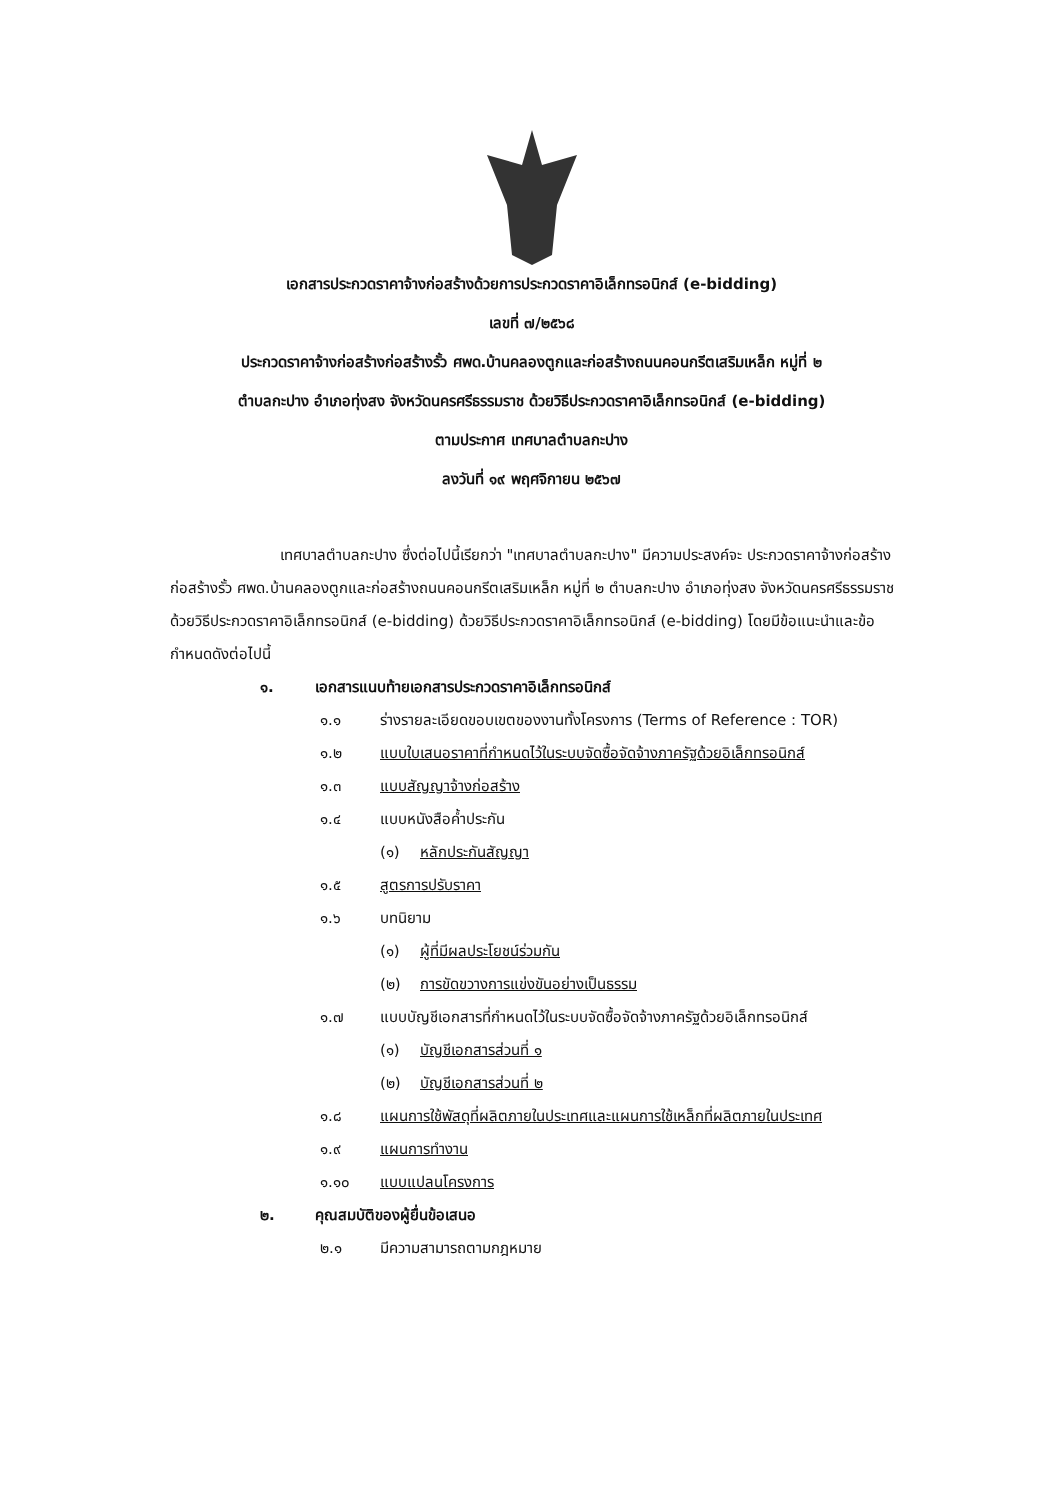เอกสารประกวดราคาจ้างก่อสร้างด้วยการประกวดราคาอิเล็กทรอนิกส์ (e-bidding)
เลขที่ ๗/๒๕๖๘
ประกวดราคาจ้างก่อสร้างก่อสร้างรั้ว ศพด.บ้านคลองตูกและก่อสร้างถนนคอนกรีตเสริมเหล็ก หมู่ที่ ๒
ตำบลกะปาง อำเภอทุ่งสง จังหวัดนครศรีธรรมราช ด้วยวิธีประกวดราคาอิเล็กทรอนิกส์ (e-bidding)
ตามประกาศ เทศบาลตำบลกะปาง
ลงวันที่ ๑๙ พฤศจิกายน ๒๕๖๗
เทศบาลตำบลกะปาง ซึ่งต่อไปนี้เรียกว่า "เทศบาลตำบลกะปาง" มีความประสงค์จะ ประกวดราคาจ้างก่อสร้างก่อสร้างรั้ว ศพด.บ้านคลองตูกและก่อสร้างถนนคอนกรีตเสริมเหล็ก หมู่ที่ ๒ ตำบลกะปาง อำเภอทุ่งสง จังหวัดนครศรีธรรมราช ด้วยวิธีประกวดราคาอิเล็กทรอนิกส์ (e-bidding) ด้วยวิธีประกวดราคาอิเล็กทรอนิกส์ (e-bidding) โดยมีข้อแนะนำและข้อกำหนดดังต่อไปนี้
๑. เอกสารแนบท้ายเอกสารประกวดราคาอิเล็กทรอนิกส์
๑.๑ ร่างรายละเอียดขอบเขตของงานทั้งโครงการ (Terms of Reference : TOR)
๑.๒ แบบใบเสนอราคาที่กำหนดไว้ในระบบจัดซื้อจัดจ้างภาครัฐด้วยอิเล็กทรอนิกส์
๑.๓ แบบสัญญาจ้างก่อสร้าง
๑.๔ แบบหนังสือค้ำประกัน
(๑) หลักประกันสัญญา
๑.๕ สูตรการปรับราคา
๑.๖ บทนิยาม
(๑) ผู้ที่มีผลประโยชน์ร่วมกัน
(๒) การขัดขวางการแข่งขันอย่างเป็นธรรม
๑.๗ แบบบัญชีเอกสารที่กำหนดไว้ในระบบจัดซื้อจัดจ้างภาครัฐด้วยอิเล็กทรอนิกส์
(๑) บัญชีเอกสารส่วนที่ ๑
(๒) บัญชีเอกสารส่วนที่ ๒
๑.๘ แผนการใช้พัสดุที่ผลิตภายในประเทศและแผนการใช้เหล็กที่ผลิตภายในประเทศ
๑.๙ แผนการทำงาน
๑.๑๐ แบบแปลนโครงการ
๒. คุณสมบัติของผู้ยื่นข้อเสนอ
๒.๑ มีความสามารถตามกฎหมาย